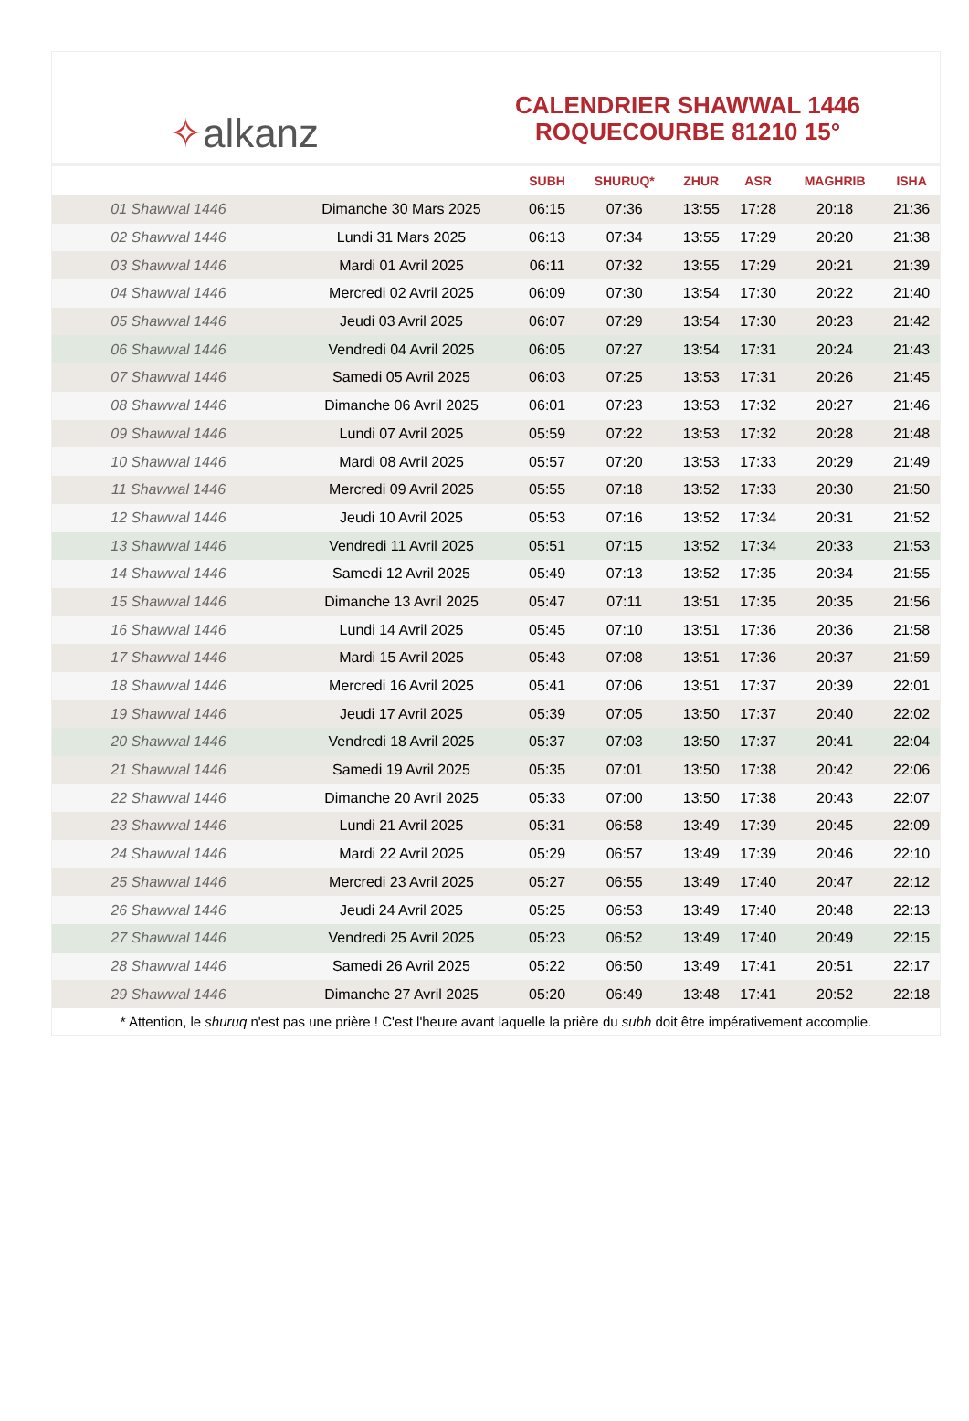✧ alkanz
CALENDRIER SHAWWAL 1446
ROQUECOURBE 81210 15°
| | | SUBH | SHURUQ* | ZHUR | ASR | MAGHRIB | ISHA |
| --- | --- | --- | --- | --- | --- | --- | --- |
| 01 Shawwal 1446 | Dimanche 30 Mars 2025 | 06:15 | 07:36 | 13:55 | 17:28 | 20:18 | 21:36 |
| 02 Shawwal 1446 | Lundi 31 Mars 2025 | 06:13 | 07:34 | 13:55 | 17:29 | 20:20 | 21:38 |
| 03 Shawwal 1446 | Mardi 01 Avril 2025 | 06:11 | 07:32 | 13:55 | 17:29 | 20:21 | 21:39 |
| 04 Shawwal 1446 | Mercredi 02 Avril 2025 | 06:09 | 07:30 | 13:54 | 17:30 | 20:22 | 21:40 |
| 05 Shawwal 1446 | Jeudi 03 Avril 2025 | 06:07 | 07:29 | 13:54 | 17:30 | 20:23 | 21:42 |
| 06 Shawwal 1446 | Vendredi 04 Avril 2025 | 06:05 | 07:27 | 13:54 | 17:31 | 20:24 | 21:43 |
| 07 Shawwal 1446 | Samedi 05 Avril 2025 | 06:03 | 07:25 | 13:53 | 17:31 | 20:26 | 21:45 |
| 08 Shawwal 1446 | Dimanche 06 Avril 2025 | 06:01 | 07:23 | 13:53 | 17:32 | 20:27 | 21:46 |
| 09 Shawwal 1446 | Lundi 07 Avril 2025 | 05:59 | 07:22 | 13:53 | 17:32 | 20:28 | 21:48 |
| 10 Shawwal 1446 | Mardi 08 Avril 2025 | 05:57 | 07:20 | 13:53 | 17:33 | 20:29 | 21:49 |
| 11 Shawwal 1446 | Mercredi 09 Avril 2025 | 05:55 | 07:18 | 13:52 | 17:33 | 20:30 | 21:50 |
| 12 Shawwal 1446 | Jeudi 10 Avril 2025 | 05:53 | 07:16 | 13:52 | 17:34 | 20:31 | 21:52 |
| 13 Shawwal 1446 | Vendredi 11 Avril 2025 | 05:51 | 07:15 | 13:52 | 17:34 | 20:33 | 21:53 |
| 14 Shawwal 1446 | Samedi 12 Avril 2025 | 05:49 | 07:13 | 13:52 | 17:35 | 20:34 | 21:55 |
| 15 Shawwal 1446 | Dimanche 13 Avril 2025 | 05:47 | 07:11 | 13:51 | 17:35 | 20:35 | 21:56 |
| 16 Shawwal 1446 | Lundi 14 Avril 2025 | 05:45 | 07:10 | 13:51 | 17:36 | 20:36 | 21:58 |
| 17 Shawwal 1446 | Mardi 15 Avril 2025 | 05:43 | 07:08 | 13:51 | 17:36 | 20:37 | 21:59 |
| 18 Shawwal 1446 | Mercredi 16 Avril 2025 | 05:41 | 07:06 | 13:51 | 17:37 | 20:39 | 22:01 |
| 19 Shawwal 1446 | Jeudi 17 Avril 2025 | 05:39 | 07:05 | 13:50 | 17:37 | 20:40 | 22:02 |
| 20 Shawwal 1446 | Vendredi 18 Avril 2025 | 05:37 | 07:03 | 13:50 | 17:37 | 20:41 | 22:04 |
| 21 Shawwal 1446 | Samedi 19 Avril 2025 | 05:35 | 07:01 | 13:50 | 17:38 | 20:42 | 22:06 |
| 22 Shawwal 1446 | Dimanche 20 Avril 2025 | 05:33 | 07:00 | 13:50 | 17:38 | 20:43 | 22:07 |
| 23 Shawwal 1446 | Lundi 21 Avril 2025 | 05:31 | 06:58 | 13:49 | 17:39 | 20:45 | 22:09 |
| 24 Shawwal 1446 | Mardi 22 Avril 2025 | 05:29 | 06:57 | 13:49 | 17:39 | 20:46 | 22:10 |
| 25 Shawwal 1446 | Mercredi 23 Avril 2025 | 05:27 | 06:55 | 13:49 | 17:40 | 20:47 | 22:12 |
| 26 Shawwal 1446 | Jeudi 24 Avril 2025 | 05:25 | 06:53 | 13:49 | 17:40 | 20:48 | 22:13 |
| 27 Shawwal 1446 | Vendredi 25 Avril 2025 | 05:23 | 06:52 | 13:49 | 17:40 | 20:49 | 22:15 |
| 28 Shawwal 1446 | Samedi 26 Avril 2025 | 05:22 | 06:50 | 13:49 | 17:41 | 20:51 | 22:17 |
| 29 Shawwal 1446 | Dimanche 27 Avril 2025 | 05:20 | 06:49 | 13:48 | 17:41 | 20:52 | 22:18 |
* Attention, le shuruq n'est pas une prière ! C'est l'heure avant laquelle la prière du subh doit être impérativement accomplie.